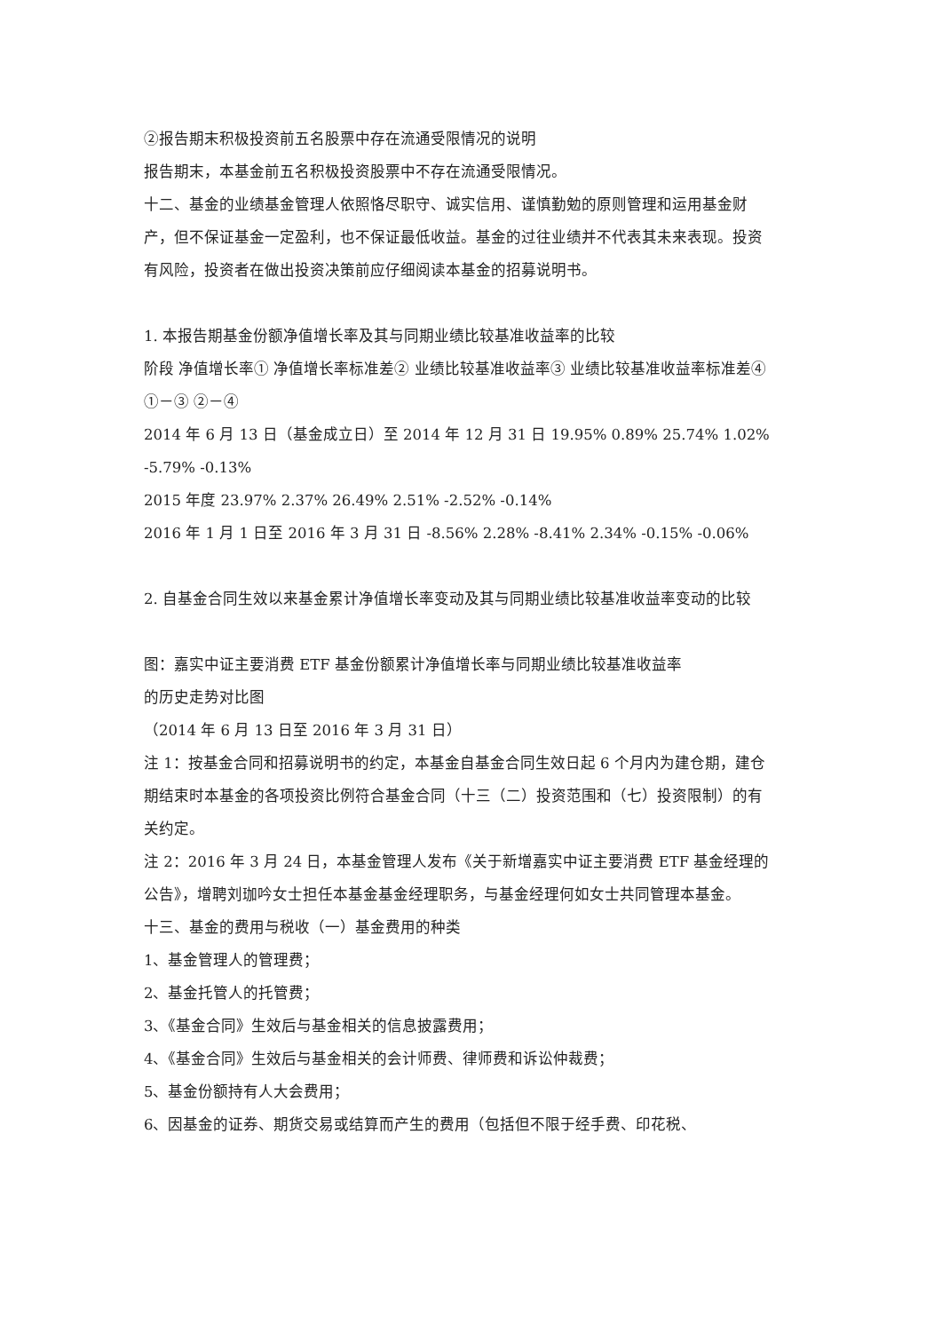②报告期末积极投资前五名股票中存在流通受限情况的说明
报告期末，本基金前五名积极投资股票中不存在流通受限情况。
十二、基金的业绩基金管理人依照恪尽职守、诚实信用、谨慎勤勉的原则管理和运用基金财产，但不保证基金一定盈利，也不保证最低收益。基金的过往业绩并不代表其未来表现。投资有风险，投资者在做出投资决策前应仔细阅读本基金的招募说明书。
1. 本报告期基金份额净值增长率及其与同期业绩比较基准收益率的比较
阶段 净值增长率① 净值增长率标准差② 业绩比较基准收益率③ 业绩比较基准收益率标准差④ ①－③ ②－④
2014 年 6 月 13 日（基金成立日）至 2014 年 12 月 31 日 19.95% 0.89% 25.74% 1.02% -5.79% -0.13%
2015 年度 23.97% 2.37% 26.49% 2.51% -2.52% -0.14%
2016 年 1 月 1 日至 2016 年 3 月 31 日 -8.56% 2.28% -8.41% 2.34% -0.15% -0.06%
2. 自基金合同生效以来基金累计净值增长率变动及其与同期业绩比较基准收益率变动的比较
图：嘉实中证主要消费 ETF 基金份额累计净值增长率与同期业绩比较基准收益率
的历史走势对比图
（2014 年 6 月 13 日至 2016 年 3 月 31 日）
注 1：按基金合同和招募说明书的约定，本基金自基金合同生效日起 6 个月内为建仓期，建仓期结束时本基金的各项投资比例符合基金合同（十三（二）投资范围和（七）投资限制）的有关约定。
注 2：2016 年 3 月 24 日，本基金管理人发布《关于新增嘉实中证主要消费 ETF 基金经理的公告》，增聘刘珈吟女士担任本基金基金经理职务，与基金经理何如女士共同管理本基金。
十三、基金的费用与税收（一）基金费用的种类
1、基金管理人的管理费；
2、基金托管人的托管费；
3、《基金合同》生效后与基金相关的信息披露费用；
4、《基金合同》生效后与基金相关的会计师费、律师费和诉讼仲裁费；
5、基金份额持有人大会费用；
6、因基金的证券、期货交易或结算而产生的费用（包括但不限于经手费、印花税、